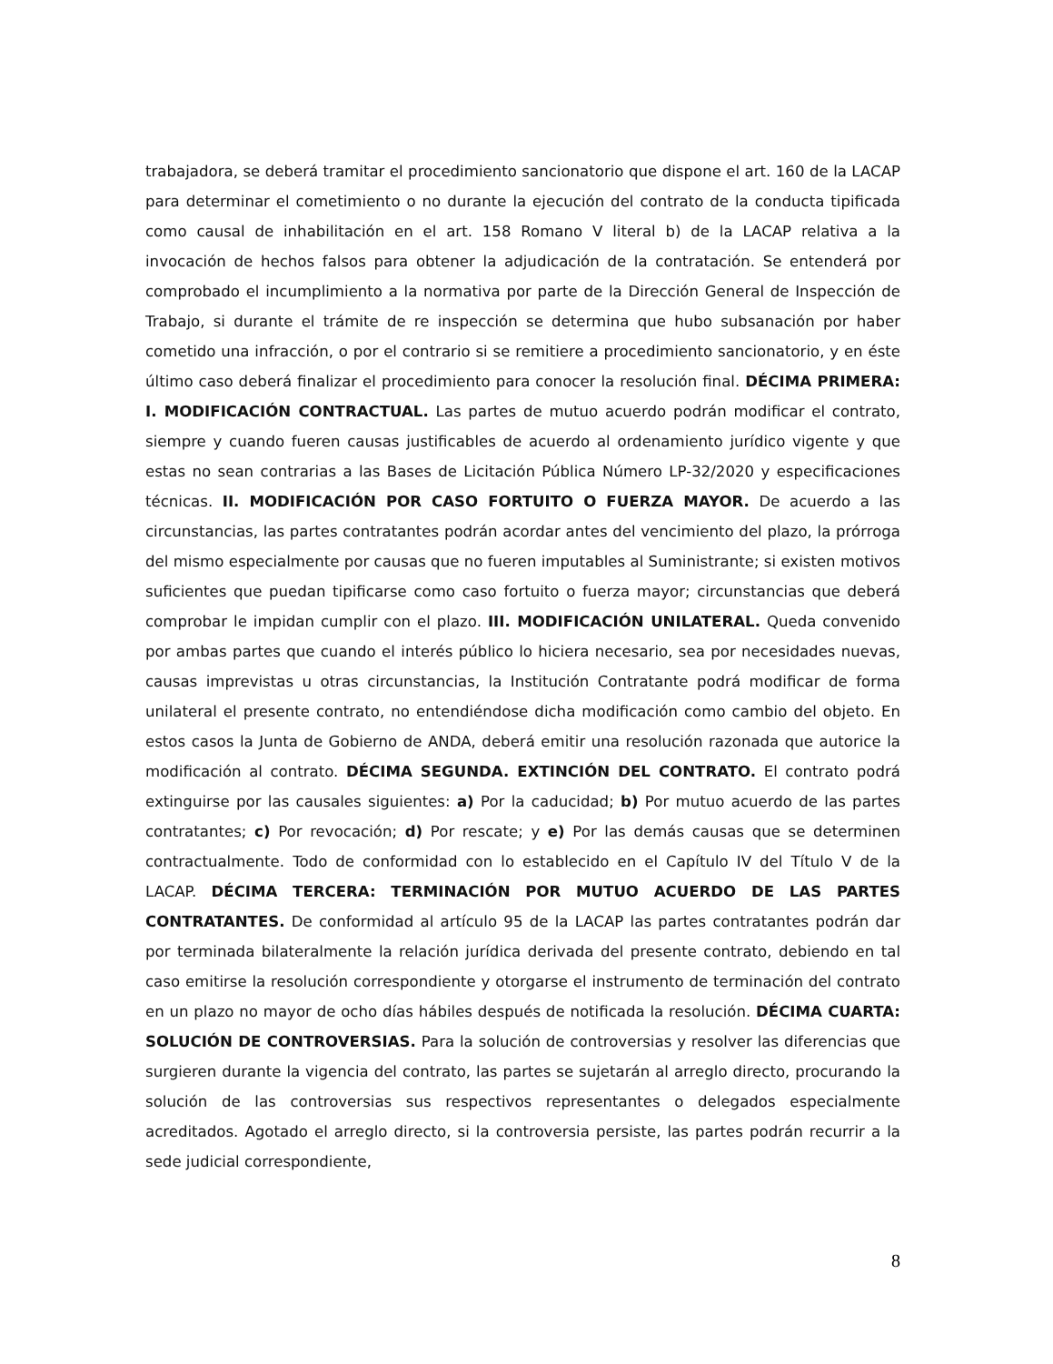trabajadora, se deberá tramitar el procedimiento sancionatorio que dispone el art. 160 de la LACAP para determinar el cometimiento o no durante la ejecución del contrato de la conducta tipificada como causal de inhabilitación en el art. 158 Romano V literal b) de la LACAP relativa a la invocación de hechos falsos para obtener la adjudicación de la contratación. Se entenderá por comprobado el incumplimiento a la normativa por parte de la Dirección General de Inspección de Trabajo, si durante el trámite de re inspección se determina que hubo subsanación por haber cometido una infracción, o por el contrario si se remitiere a procedimiento sancionatorio, y en éste último caso deberá finalizar el procedimiento para conocer la resolución final. DÉCIMA PRIMERA: I. MODIFICACIÓN CONTRACTUAL. Las partes de mutuo acuerdo podrán modificar el contrato, siempre y cuando fueren causas justificables de acuerdo al ordenamiento jurídico vigente y que estas no sean contrarias a las Bases de Licitación Pública Número LP-32/2020 y especificaciones técnicas. II. MODIFICACIÓN POR CASO FORTUITO O FUERZA MAYOR. De acuerdo a las circunstancias, las partes contratantes podrán acordar antes del vencimiento del plazo, la prórroga del mismo especialmente por causas que no fueren imputables al Suministrante; si existen motivos suficientes que puedan tipificarse como caso fortuito o fuerza mayor; circunstancias que deberá comprobar le impidan cumplir con el plazo. III. MODIFICACIÓN UNILATERAL. Queda convenido por ambas partes que cuando el interés público lo hiciera necesario, sea por necesidades nuevas, causas imprevistas u otras circunstancias, la Institución Contratante podrá modificar de forma unilateral el presente contrato, no entendiéndose dicha modificación como cambio del objeto. En estos casos la Junta de Gobierno de ANDA, deberá emitir una resolución razonada que autorice la modificación al contrato. DÉCIMA SEGUNDA. EXTINCIÓN DEL CONTRATO. El contrato podrá extinguirse por las causales siguientes: a) Por la caducidad; b) Por mutuo acuerdo de las partes contratantes; c) Por revocación; d) Por rescate; y e) Por las demás causas que se determinen contractualmente. Todo de conformidad con lo establecido en el Capítulo IV del Título V de la LACAP. DÉCIMA TERCERA: TERMINACIÓN POR MUTUO ACUERDO DE LAS PARTES CONTRATANTES. De conformidad al artículo 95 de la LACAP las partes contratantes podrán dar por terminada bilateralmente la relación jurídica derivada del presente contrato, debiendo en tal caso emitirse la resolución correspondiente y otorgarse el instrumento de terminación del contrato en un plazo no mayor de ocho días hábiles después de notificada la resolución. DÉCIMA CUARTA: SOLUCIÓN DE CONTROVERSIAS. Para la solución de controversias y resolver las diferencias que surgieren durante la vigencia del contrato, las partes se sujetarán al arreglo directo, procurando la solución de las controversias sus respectivos representantes o delegados especialmente acreditados. Agotado el arreglo directo, si la controversia persiste, las partes podrán recurrir a la sede judicial correspondiente,
8